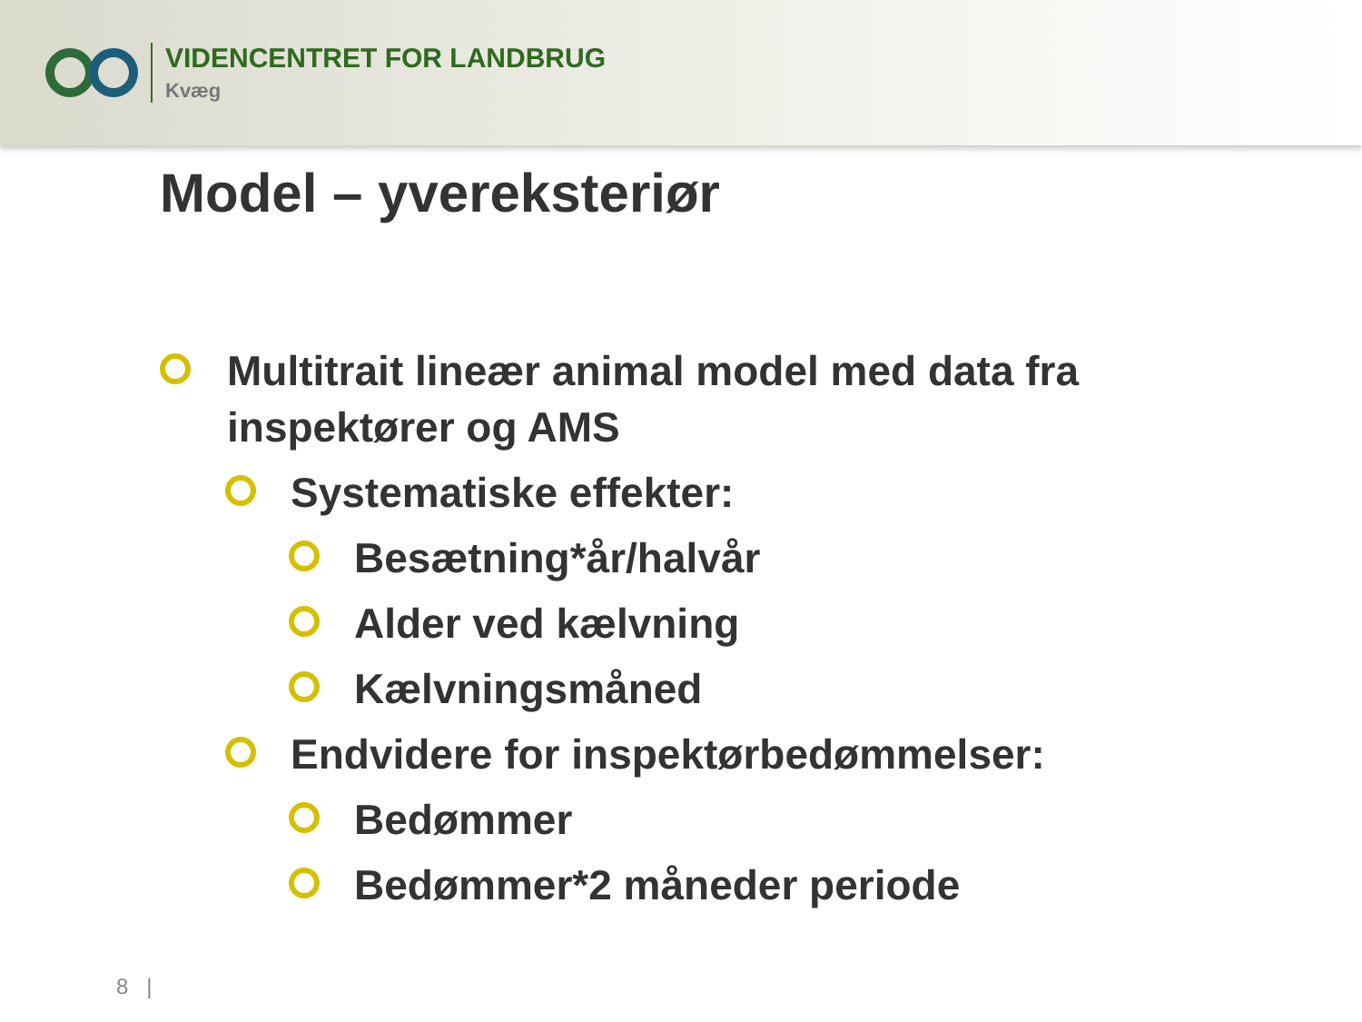VIDENCENTRET FOR LANDBRUG
Kvæg
Model – yvereksteriør
Multitrait lineær animal model med data fra inspektører og AMS
Systematiske effekter:
Besætning*år/halvår
Alder ved kælvning
Kælvningsmåned
Endvidere for inspektørbedømmelser:
Bedømmer
Bedømmer*2 måneder periode
8 |